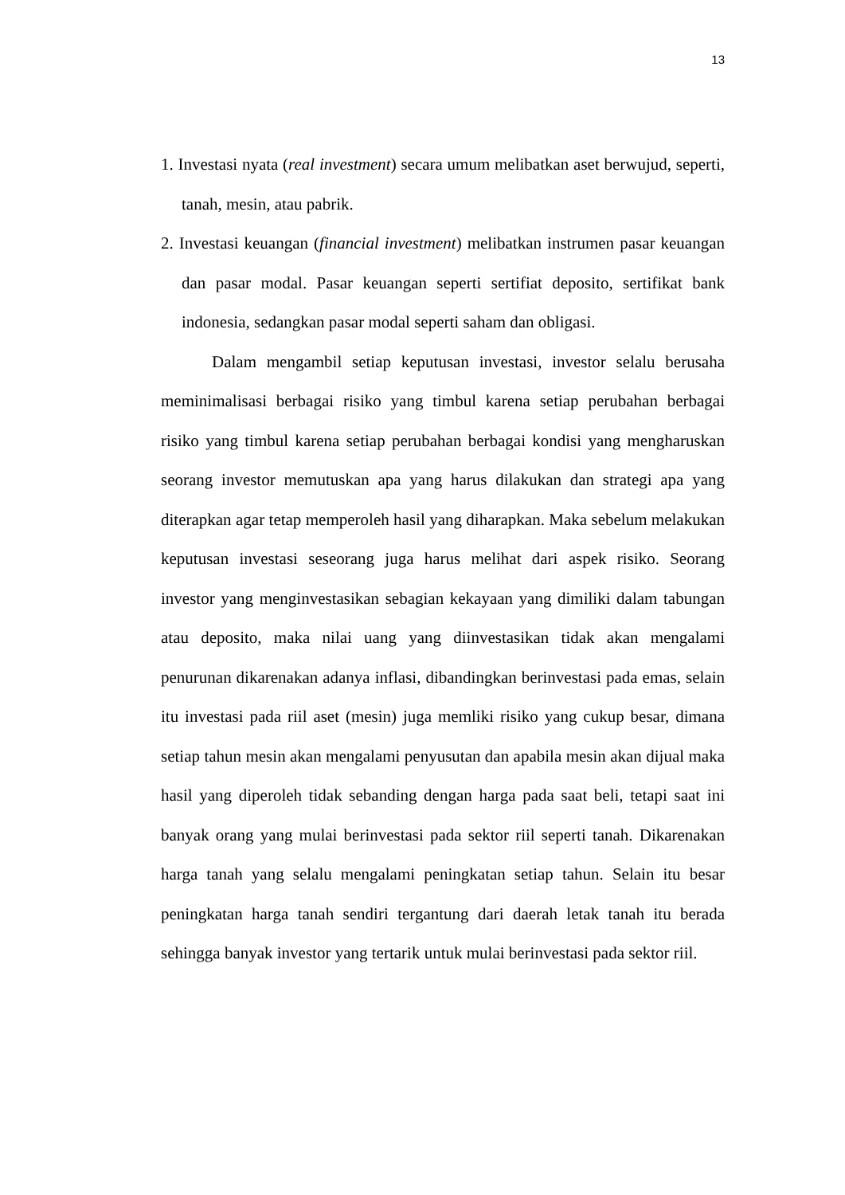13
1. Investasi nyata (real investment) secara umum melibatkan aset berwujud, seperti, tanah, mesin, atau pabrik.
2. Investasi keuangan (financial investment) melibatkan instrumen pasar keuangan dan pasar modal. Pasar keuangan seperti sertifiat deposito, sertifikat bank indonesia, sedangkan pasar modal seperti saham dan obligasi.
Dalam mengambil setiap keputusan investasi, investor selalu berusaha meminimalisasi berbagai risiko yang timbul karena setiap perubahan berbagai risiko yang timbul karena setiap perubahan berbagai kondisi yang mengharuskan seorang investor memutuskan apa yang harus dilakukan dan strategi apa yang diterapkan agar tetap memperoleh hasil yang diharapkan. Maka sebelum melakukan keputusan investasi seseorang juga harus melihat dari aspek risiko. Seorang investor yang menginvestasikan sebagian kekayaan yang dimiliki dalam tabungan atau deposito, maka nilai uang yang diinvestasikan tidak akan mengalami penurunan dikarenakan adanya inflasi, dibandingkan berinvestasi pada emas, selain itu investasi pada riil aset (mesin) juga memliki risiko yang cukup besar, dimana setiap tahun mesin akan mengalami penyusutan dan apabila mesin akan dijual maka hasil yang diperoleh tidak sebanding dengan harga pada saat beli, tetapi saat ini banyak orang yang mulai berinvestasi pada sektor riil seperti tanah. Dikarenakan harga tanah yang selalu mengalami peningkatan setiap tahun. Selain itu besar peningkatan harga tanah sendiri tergantung dari daerah letak tanah itu berada sehingga banyak investor yang tertarik untuk mulai berinvestasi pada sektor riil.